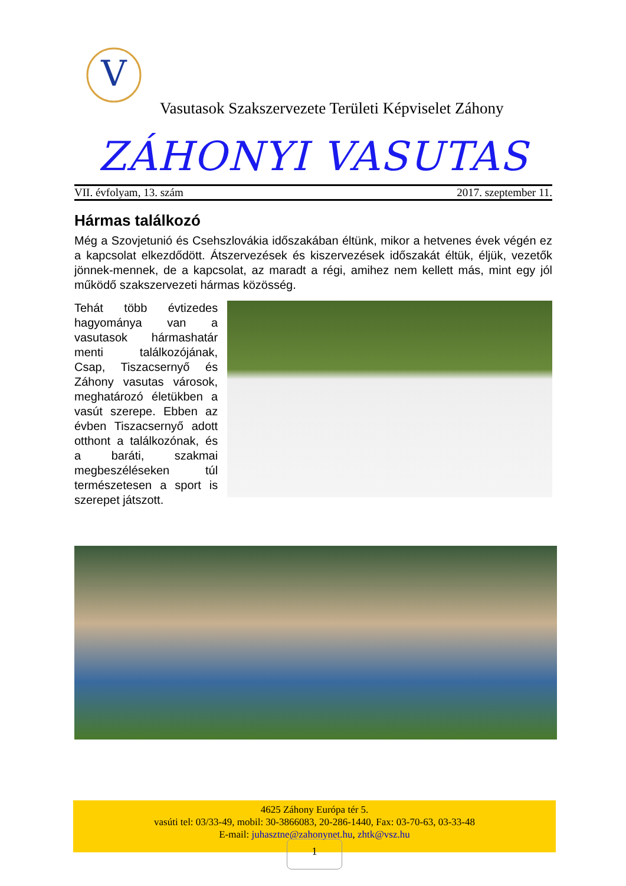V
Vasutasok Szakszervezete Területi Képviselet Záhony
ZÁHONYI VASUTAS
VII. évfolyam, 13. szám 2017. szeptember 11.
Hármas találkozó
Még a Szovjetunió és Csehszlovákia időszakában éltünk, mikor a hetvenes évek végén ez a kapcsolat elkezdődött. Átszervezések és kiszervezések időszakát éltük, éljük, vezetők jönnek-mennek, de a kapcsolat, az maradt a régi, amihez nem kellett más, mint egy jól működő szakszervezeti hármas közösség.
Tehát több évtizedes hagyománya van a vasutasok hármashatár menti találkozójának, Csap, Tiszacsernyő és Záhony vasutas városok, meghatározó életükben a vasút szerepe. Ebben az évben Tiszacsernyő adott otthont a találkozónak, és a baráti, szakmai megbeszéléseken túl természetesen a sport is szerepet játszott.
4625 Záhony Európa tér 5.
vasúti tel: 03/33-49, mobil: 30-3866083, 20-286-1440, Fax: 03-70-63, 03-33-48
E-mail: juhasztne@zahonynet.hu, zhtk@vsz.hu
1